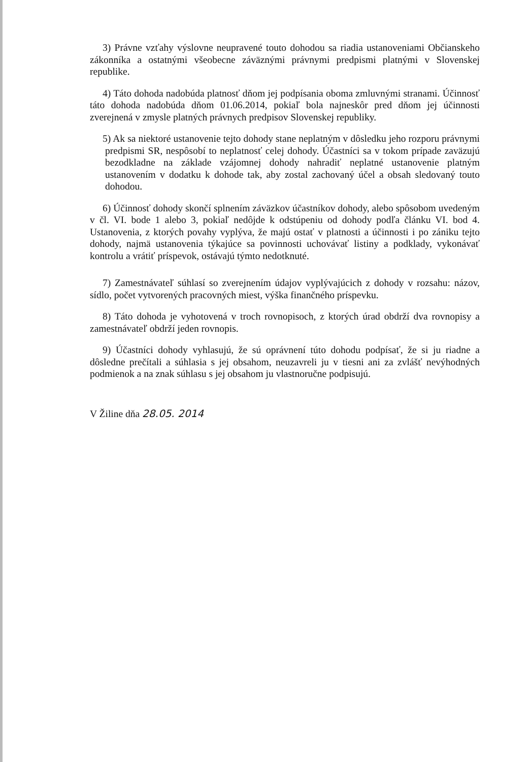3) Právne vzťahy výslovne neupravené touto dohodou sa riadia ustanoveniami Občianskeho zákonníka a ostatnými všeobecne záväznými právnymi predpismi platnými v Slovenskej republike.
4) Táto dohoda nadobúda platnosť dňom jej podpísania oboma zmluvnými stranami. Účinnosť táto dohoda nadobúda dňom 01.06.2014, pokiaľ bola najneskôr pred dňom jej účinnosti zverejnená v zmysle platných právnych predpisov Slovenskej republiky.
5) Ak sa niektoré ustanovenie tejto dohody stane neplatným v dôsledku jeho rozporu právnymi predpismi SR, nespôsobí to neplatnosť celej dohody. Účastníci sa v tokom prípade zaväzujú bezodkladne na základe vzájomnej dohody nahradiť neplatné ustanovenie platným ustanovením v dodatku k dohode tak, aby zostal zachovaný účel a obsah sledovaný touto dohodou.
6) Účinnosť dohody skončí splnením záväzkov účastníkov dohody, alebo spôsobom uvedeným v čl. VI. bode 1 alebo 3, pokiaľ nedôjde k odstúpeniu od dohody podľa článku VI. bod 4. Ustanovenia, z ktorých povahy vyplýva, že majú ostať v platnosti a účinnosti i po zániku tejto dohody, najmä ustanovenia týkajúce sa povinnosti uchovávať listiny a podklady, vykonávať kontrolu a vrátiť príspevok, ostávajú týmto nedotknuté.
7) Zamestnávateľ súhlasí so zverejnením údajov vyplývajúcich z dohody v rozsahu: názov, sídlo, počet vytvorených pracovných miest, výška finančného príspevku.
8) Táto dohoda je vyhotovená v troch rovnopisoch, z ktorých úrad obdrží dva rovnopisy a zamestnávateľ obdrží jeden rovnopis.
9) Účastníci dohody vyhlasujú, že sú oprávnení túto dohodu podpísať, že si ju riadne a dôsledne prečítali a súhlasia s jej obsahom, neuzavreli ju v tiesni ani za zvlášť nevýhodných podmienok a na znak súhlasu s jej obsahom ju vlastnoručne podpisujú.
V Žiline dňa 28.05. 2014